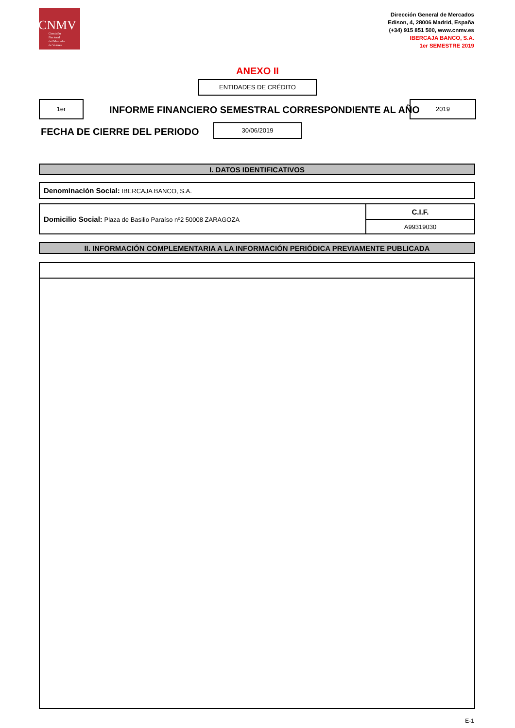CNMV
Comisión
Nacional
del Mercado
de Valores
Dirección General de Mercados
Edison, 4, 28006 Madrid, España
(+34) 915 851 500, www.cnmv.es
IBERCAJA BANCO, S.A.
1er SEMESTRE 2019
ANEXO II
ENTIDADES DE CRÉDITO
1er
INFORME FINANCIERO SEMESTRAL CORRESPONDIENTE AL AÑO
2019
FECHA DE CIERRE DEL PERIODO
30/06/2019
| I. DATOS IDENTIFICATIVOS |
| Denominación Social: IBERCAJA BANCO, S.A. |
| Domicilio Social: Plaza de Basilio Paraíso nº2 50008 ZARAGOZA | C.I.F. |
| | A99319030 |
| II. INFORMACIÓN COMPLEMENTARIA A LA INFORMACIÓN PERIÓDICA PREVIAMENTE PUBLICADA |
E-1